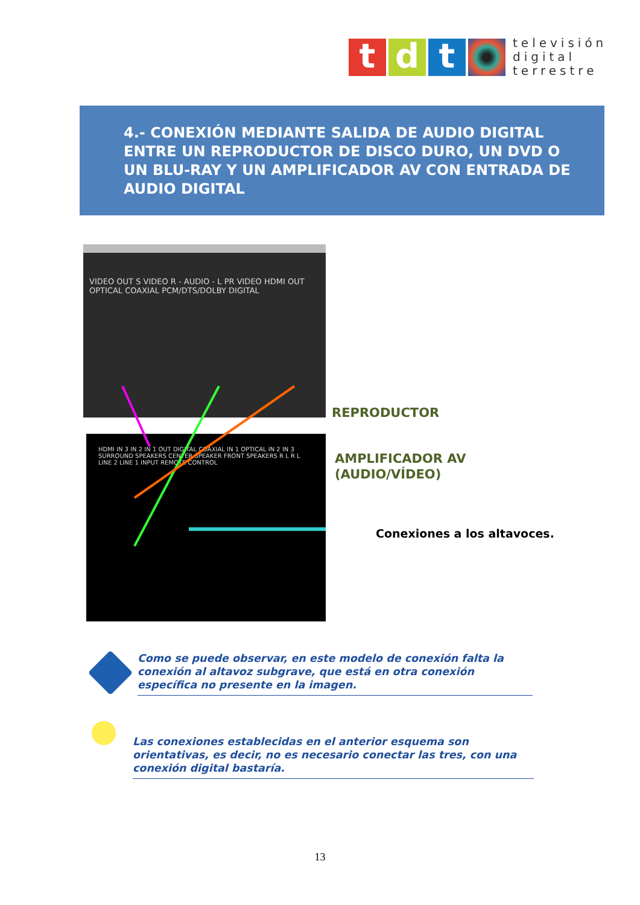t d t
televisión
digital
terrestre
4.- CONEXIÓN MEDIANTE SALIDA DE AUDIO DIGITAL ENTRE UN REPRODUCTOR DE DISCO DURO, UN DVD O UN BLU-RAY Y UN AMPLIFICADOR AV CON ENTRADA DE AUDIO DIGITAL
VIDEO OUT S VIDEO R - AUDIO - L PR VIDEO HDMI OUT OPTICAL COAXIAL PCM/DTS/DOLBY DIGITAL
HDMI IN 3 IN 2 IN 1 OUT DIGITAL COAXIAL IN 1 OPTICAL IN 2 IN 3 SURROUND SPEAKERS CENTER SPEAKER FRONT SPEAKERS R L R L LINE 2 LINE 1 INPUT REMOTE CONTROL
REPRODUCTOR
AMPLIFICADOR AV
(AUDIO/VÍDEO)
Conexiones a los altavoces.
Como se puede observar, en este modelo de conexión falta la conexión al altavoz subgrave, que está en otra conexión específica no presente en la imagen.
Las conexiones establecidas en el anterior esquema son orientativas, es decir, no es necesario conectar las tres, con una conexión digital bastaría.
13